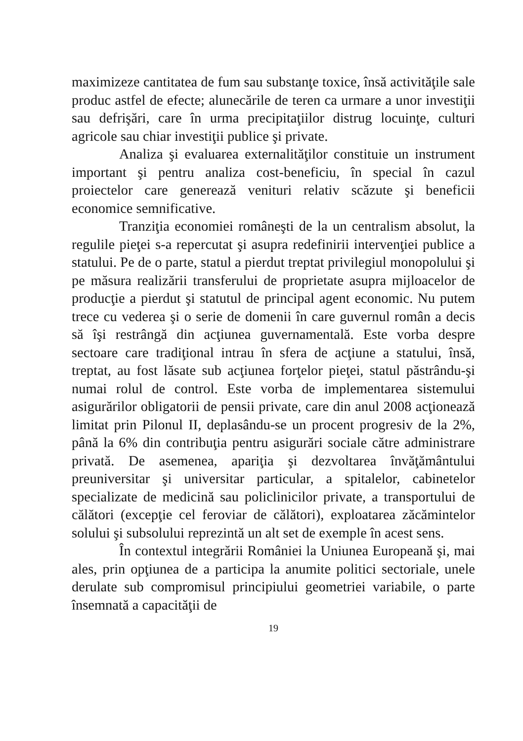maximizeze cantitatea de fum sau substanţe toxice, însă activităţile sale produc astfel de efecte; alunecările de teren ca urmare a unor investiţii sau defrişări, care în urma precipitaţiilor distrug locuinţe, culturi agricole sau chiar investiţii publice şi private.
Analiza şi evaluarea externalităţilor constituie un instrument important şi pentru analiza cost-beneficiu, în special în cazul proiectelor care generează venituri relativ scăzute şi beneficii economice semnificative.
Tranziţia economiei româneşti de la un centralism absolut, la regulile pieţei s-a repercutat şi asupra redefinirii intervenţiei publice a statului. Pe de o parte, statul a pierdut treptat privilegiul monopolului şi pe măsura realizării transferului de proprietate asupra mijloacelor de producţie a pierdut şi statutul de principal agent economic. Nu putem trece cu vederea şi o serie de domenii în care guvernul român a decis să îşi restrângă din acţiunea guvernamentală. Este vorba despre sectoare care tradiţional intrau în sfera de acţiune a statului, însă, treptat, au fost lăsate sub acţiunea forţelor pieţei, statul păstrându-şi numai rolul de control. Este vorba de implementarea sistemului asigurărilor obligatorii de pensii private, care din anul 2008 acţionează limitat prin Pilonul II, deplasându-se un procent progresiv de la 2%, până la 6% din contribuţia pentru asigurări sociale către administrare privată. De asemenea, apariţia şi dezvoltarea învăţământului preuniversitar şi universitar particular, a spitalelor, cabinetelor specializate de medicină sau policlinicilor private, a transportului de călători (excepţie cel feroviar de călători), exploatarea zăcămintelor solului şi subsolului reprezintă un alt set de exemple în acest sens.
În contextul integrării României la Uniunea Europeană şi, mai ales, prin opţiunea de a participa la anumite politici sectoriale, unele derulate sub compromisul principiului geometriei variabile, o parte însemnată a capacităţii de
19